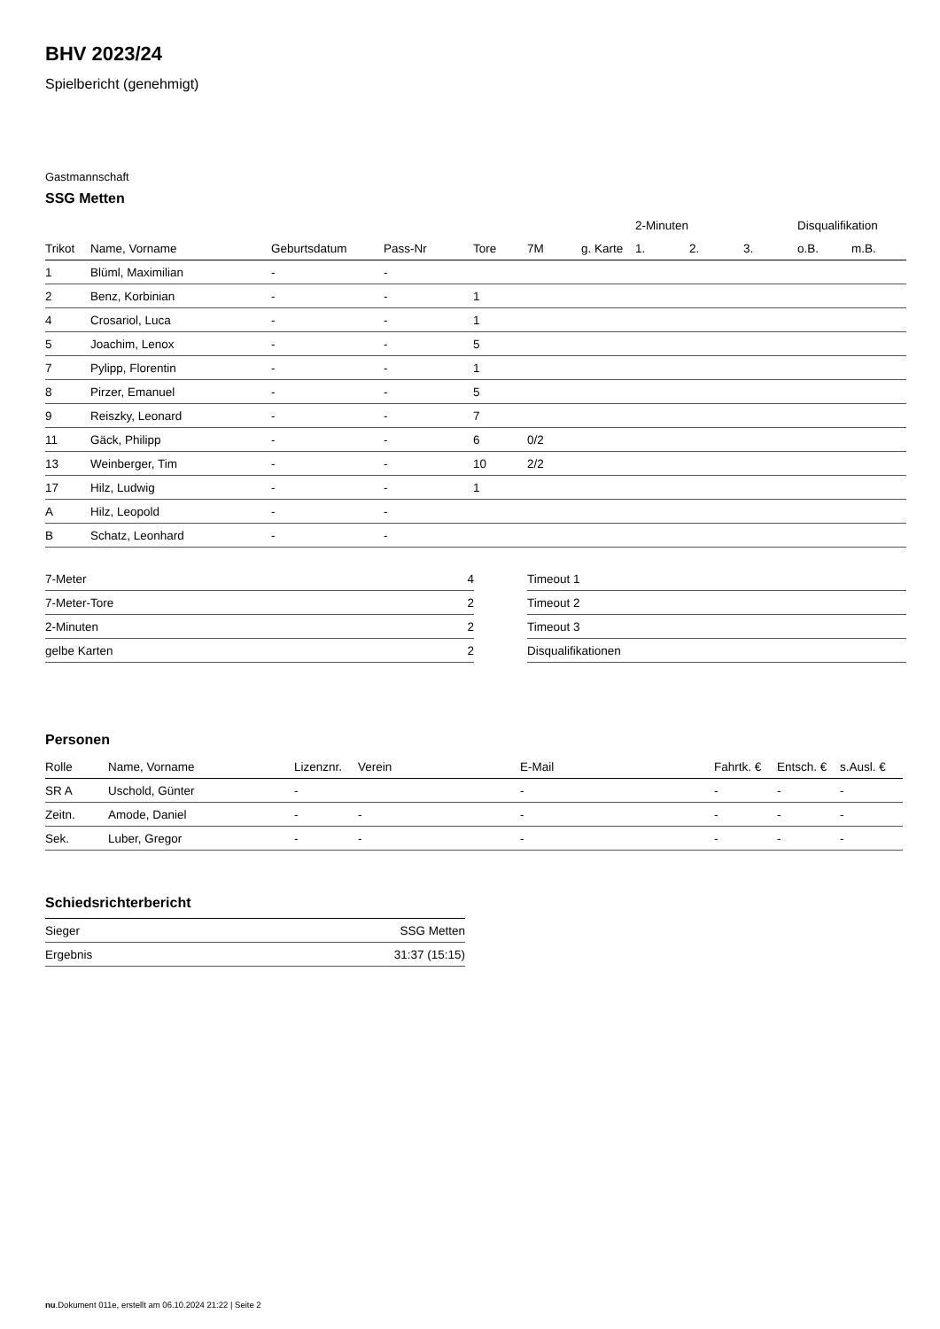BHV 2023/24
Spielbericht (genehmigt)
Gastmannschaft
SSG Metten
| | | | | | | | 2-Minuten | | | Disqualifikation | |
| --- | --- | --- | --- | --- | --- | --- | --- | --- | --- | --- | --- |
| Trikot | Name, Vorname | Geburtsdatum | Pass-Nr | Tore | 7M | g. Karte | 1. | 2. | 3. | o.B. | m.B. |
| 1 | Blüml, Maximilian | - | - | | | | | | | | |
| 2 | Benz, Korbinian | - | - | 1 | | | | | | | |
| 4 | Crosariol, Luca | - | - | 1 | | | | | | | |
| 5 | Joachim, Lenox | - | - | 5 | | | | | | | |
| 7 | Pylipp, Florentin | - | - | 1 | | | | | | | |
| 8 | Pirzer, Emanuel | - | - | 5 | | | | | | | |
| 9 | Reiszky, Leonard | - | - | 7 | | | | | | | |
| 11 | Gäck, Philipp | - | - | 6 | 0/2 | | | | | | |
| 13 | Weinberger, Tim | - | - | 10 | 2/2 | | | | | | |
| 17 | Hilz, Ludwig | - | - | 1 | | | | | | | |
| A | Hilz, Leopold | - | - | | | | | | | | |
| B | Schatz, Leonhard | - | - | | | | | | | | |
| 7-Meter | 4 |
| 7-Meter-Tore | 2 |
| 2-Minuten | 2 |
| gelbe Karten | 2 |
| Timeout 1 |
| Timeout 2 |
| Timeout 3 |
| Disqualifikationen |
Personen
| Rolle | Name, Vorname | Lizenznr. | Verein | E-Mail | Fahrtk. € | Entsch. € | s.Ausl. € |
| --- | --- | --- | --- | --- | --- | --- | --- |
| SR A | Uschold, Günter | - | | - | - | - | - |
| Zeitn. | Amode, Daniel | - | - | - | - | - | - |
| Sek. | Luber, Gregor | - | - | - | - | - | - |
Schiedsrichterbericht
| Sieger | SSG Metten |
| Ergebnis | 31:37 (15:15) |
nu.Dokument 011e, erstellt am 06.10.2024 21:22 | Seite 2